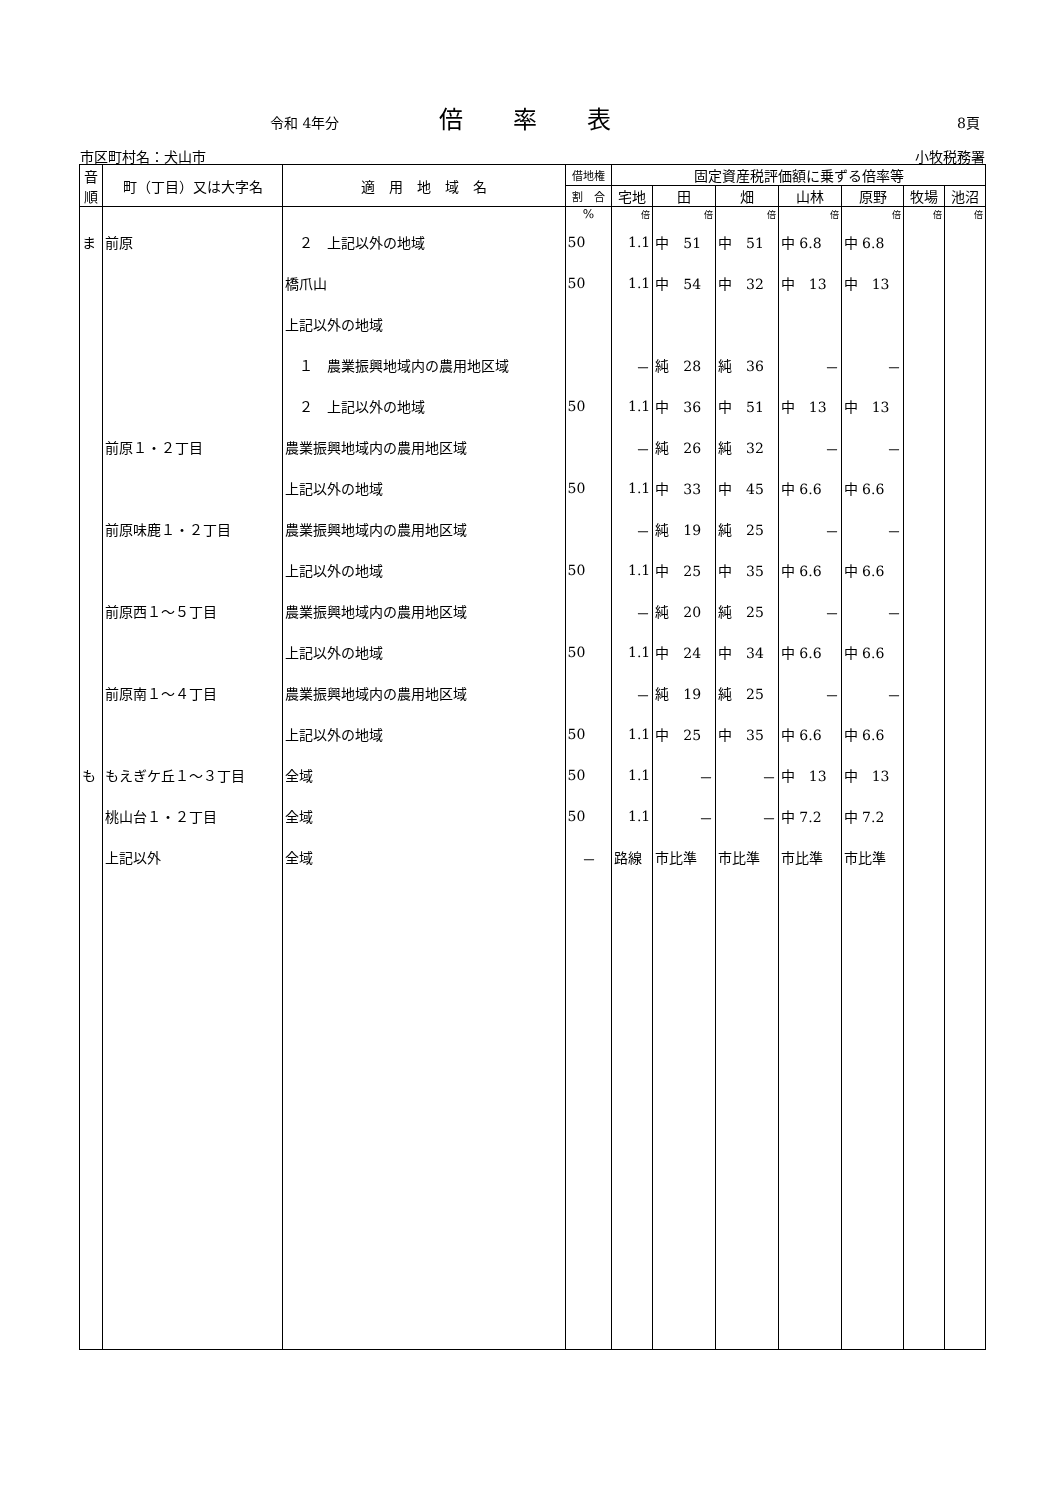令和 4年分 倍率表 8頁
市区町村名：犬山市 小牧税務署
| 音 順 | 町（丁目）又は大字名 | 適 用 地 域 名 | 借地権 | 固定資産税評価額に乗ずる倍率等 | | | | | | |
| --- | --- | --- | --- | --- | --- | --- | --- | --- | --- | --- |
| | | | 割 合 | 宅地 | 田 | 畑 | 山林 | 原野 | 牧場 | 池沼 |
| | | | % | 倍 | 倍 | 倍 | 倍 | 倍 | 倍 | 倍 |
| ま | 前原 | ２ 上記以外の地域 | 50 | 1.1 | 中 51 | 中 51 | 中 6.8 | 中 6.8 | | |
| | | 橋爪山 | 50 | 1.1 | 中 54 | 中 32 | 中 13 | 中 13 | | |
| | | 上記以外の地域 | | | | | | | | |
| | | １ 農業振興地域内の農用地区域 | | － | 純 28 | 純 36 | － | － | | |
| | | ２ 上記以外の地域 | 50 | 1.1 | 中 36 | 中 51 | 中 13 | 中 13 | | |
| | 前原１・２丁目 | 農業振興地域内の農用地区域 | | － | 純 26 | 純 32 | － | － | | |
| | | 上記以外の地域 | 50 | 1.1 | 中 33 | 中 45 | 中 6.6 | 中 6.6 | | |
| | 前原味鹿１・２丁目 | 農業振興地域内の農用地区域 | | － | 純 19 | 純 25 | － | － | | |
| | | 上記以外の地域 | 50 | 1.1 | 中 25 | 中 35 | 中 6.6 | 中 6.6 | | |
| | 前原西１～５丁目 | 農業振興地域内の農用地区域 | | － | 純 20 | 純 25 | － | － | | |
| | | 上記以外の地域 | 50 | 1.1 | 中 24 | 中 34 | 中 6.6 | 中 6.6 | | |
| | 前原南１～４丁目 | 農業振興地域内の農用地区域 | | － | 純 19 | 純 25 | － | － | | |
| | | 上記以外の地域 | 50 | 1.1 | 中 25 | 中 35 | 中 6.6 | 中 6.6 | | |
| も | もえぎケ丘１～３丁目 | 全域 | 50 | 1.1 | － | － | 中 13 | 中 13 | | |
| | 桃山台１・２丁目 | 全域 | 50 | 1.1 | － | － | 中 7.2 | 中 7.2 | | |
| | 上記以外 | 全域 | － | 路線 | 市比準 | 市比準 | 市比準 | 市比準 | | |